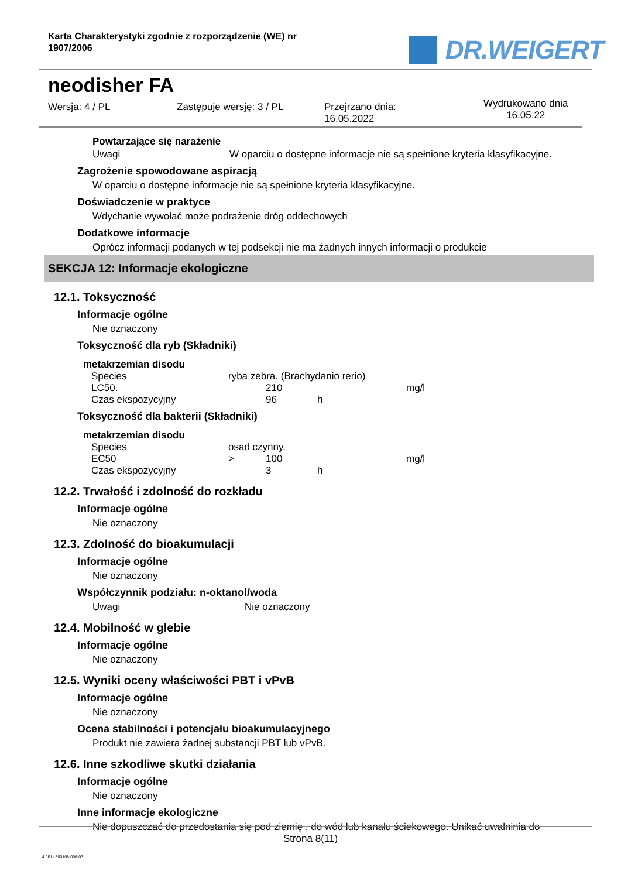Karta Charakterystyki zgodnie z rozporządzenie (WE) nr
1907/2006
DR.WEIGERT
neodisher FA
Wersja: 4 / PL Zastępuje wersję: 3 / PL Przejrzano dnia:
16.05.2022
Wydrukowano dnia
16.05.22
Powtarzające się narażenie
Uwagi W oparciu o dostępne informacje nie są spełnione kryteria klasyfikacyjne.
Zagrożenie spowodowane aspiracją
W oparciu o dostępne informacje nie są spełnione kryteria klasyfikacyjne.
Doświadczenie w praktyce
Wdychanie wywołać może podrażenie dróg oddechowych
Dodatkowe informacje
Oprócz informacji podanych w tej podsekcji nie ma żadnych innych informacji o produkcie
SEKCJA 12: Informacje ekologiczne
12.1. Toksyczność
Informacje ogólne
Nie oznaczony
Toksyczność dla ryb (Składniki)
metakrzemian disodu
| Species | ryba zebra. (Brachydanio rerio) | | | |
| LC50. | | 210 | | mg/l |
| Czas ekspozycyjny | | 96 | h | |
Toksyczność dla bakterii (Składniki)
metakrzemian disodu
| Species | osad czynny. | | | |
| EC50 | > | 100 | | mg/l |
| Czas ekspozycyjny | | 3 | h | |
12.2. Trwałość i zdolność do rozkładu
Informacje ogólne
Nie oznaczony
12.3. Zdolność do bioakumulacji
Informacje ogólne
Nie oznaczony
Współczynnik podziału: n-oktanol/woda
Uwagi Nie oznaczony
12.4. Mobilność w glebie
Informacje ogólne
Nie oznaczony
12.5. Wyniki oceny właściwości PBT i vPvB
Informacje ogólne
Nie oznaczony
Ocena stabilności i potencjału bioakumulacyjnego
Produkt nie zawiera żadnej substancji PBT lub vPvB.
12.6. Inne szkodliwe skutki działania
Informacje ogólne
Nie oznaczony
Inne informacje ekologiczne
Nie dopuszczać do przedostania się pod ziemię , do wód lub kanału ściekowego. Unikać uwalninia do
Strona 8(11)
4 / PL- 800108-006-03